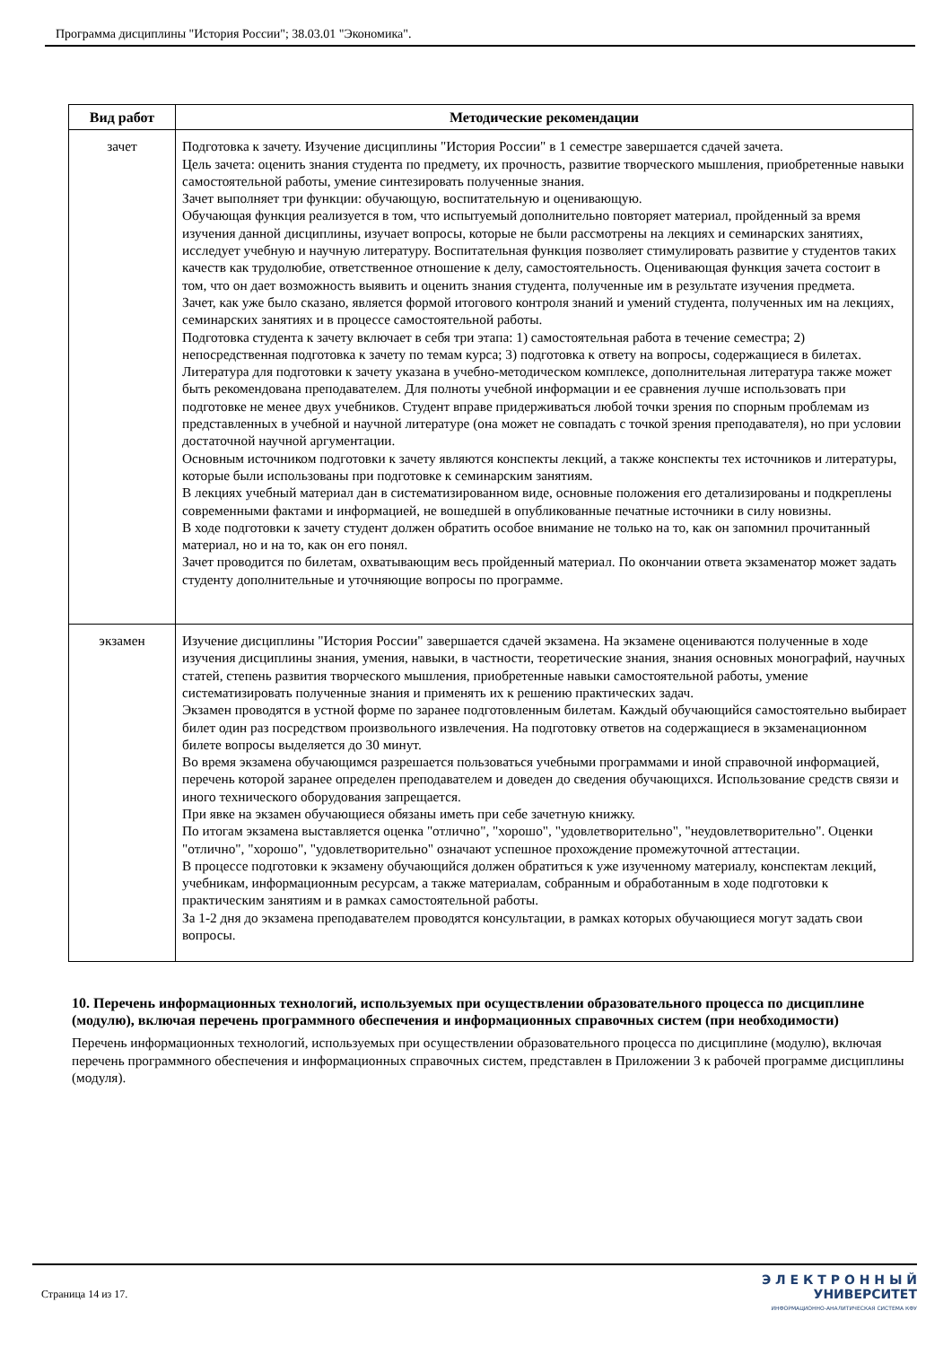Программа дисциплины "История России"; 38.03.01 "Экономика".
| Вид работ | Методические рекомендации |
| --- | --- |
| зачет | Подготовка к зачету. Изучение дисциплины "История России" в 1 семестре завершается сдачей зачета. Цель зачета: оценить знания студента по предмету, их прочность, развитие творческого мышления, приобретенные навыки самостоятельной работы, умение синтезировать полученные знания. Зачет выполняет три функции: обучающую, воспитательную и оценивающую. Обучающая функция реализуется в том, что испытуемый дополнительно повторяет материал, пройденный за время изучения данной дисциплины, изучает вопросы, которые не были рассмотрены на лекциях и семинарских занятиях, исследует учебную и научную литературу. Воспитательная функция позволяет стимулировать развитие у студентов таких качеств как трудолюбие, ответственное отношение к делу, самостоятельность. Оценивающая функция зачета состоит в том, что он дает возможность выявить и оценить знания студента, полученные им в результате изучения предмета. Зачет, как уже было сказано, является формой итогового контроля знаний и умений студента, полученных им на лекциях, семинарских занятиях и в процессе самостоятельной работы. Подготовка студента к зачету включает в себя три этапа: 1) самостоятельная работа в течение семестра; 2) непосредственная подготовка к зачету по темам курса; 3) подготовка к ответу на вопросы, содержащиеся в билетах. Литература для подготовки к зачету указана в учебно-методическом комплексе, дополнительная литература также может быть рекомендована преподавателем. Для полноты учебной информации и ее сравнения лучше использовать при подготовке не менее двух учебников. Студент вправе придерживаться любой точки зрения по спорным проблемам из представленных в учебной и научной литературе (она может не совпадать с точкой зрения преподавателя), но при условии достаточной научной аргументации. Основным источником подготовки к зачету являются конспекты лекций, а также конспекты тех источников и литературы, которые были использованы при подготовке к семинарским занятиям. В лекциях учебный материал дан в систематизированном виде, основные положения его детализированы и подкреплены современными фактами и информацией, не вошедшей в опубликованные печатные источники в силу новизны. В ходе подготовки к зачету студент должен обратить особое внимание не только на то, как он запомнил прочитанный материал, но и на то, как он его понял. Зачет проводится по билетам, охватывающим весь пройденный материал. По окончании ответа экзаменатор может задать студенту дополнительные и уточняющие вопросы по программе. |
| экзамен | Изучение дисциплины "История России" завершается сдачей экзамена. На экзамене оцениваются полученные в ходе изучения дисциплины знания, умения, навыки, в частности, теоретические знания, знания основных монографий, научных статей, степень развития творческого мышления, приобретенные навыки самостоятельной работы, умение систематизировать полученные знания и применять их к решению практических задач. Экзамен проводятся в устной форме по заранее подготовленным билетам. Каждый обучающийся самостоятельно выбирает билет один раз посредством произвольного извлечения. На подготовку ответов на содержащиеся в экзаменационном билете вопросы выделяется до 30 минут. Во время экзамена обучающимся разрешается пользоваться учебными программами и иной справочной информацией, перечень которой заранее определен преподавателем и доведен до сведения обучающихся. Использование средств связи и иного технического оборудования запрещается. При явке на экзамен обучающиеся обязаны иметь при себе зачетную книжку. По итогам экзамена выставляется оценка "отлично", "хорошо", "удовлетворительно", "неудовлетворительно". Оценки "отлично", "хорошо", "удовлетворительно" означают успешное прохождение промежуточной аттестации. В процессе подготовки к экзамену обучающийся должен обратиться к уже изученному материалу, конспектам лекций, учебникам, информационным ресурсам, а также материалам, собранным и обработанным в ходе подготовки к практическим занятиям и в рамках самостоятельной работы. За 1-2 дня до экзамена преподавателем проводятся консультации, в рамках которых обучающиеся могут задать свои вопросы. |
10. Перечень информационных технологий, используемых при осуществлении образовательного процесса по дисциплине (модулю), включая перечень программного обеспечения и информационных справочных систем (при необходимости)
Перечень информационных технологий, используемых при осуществлении образовательного процесса по дисциплине (модулю), включая перечень программного обеспечения и информационных справочных систем, представлен в Приложении 3 к рабочей программе дисциплины (модуля).
Страница 14 из 17.
Э Л Е К Т Р О Н Н Ы Й
УНИВЕРСИТЕТ
ИНФОРМАЦИОННО-АНАЛИТИЧЕСКАЯ СИСТЕМА КФУ